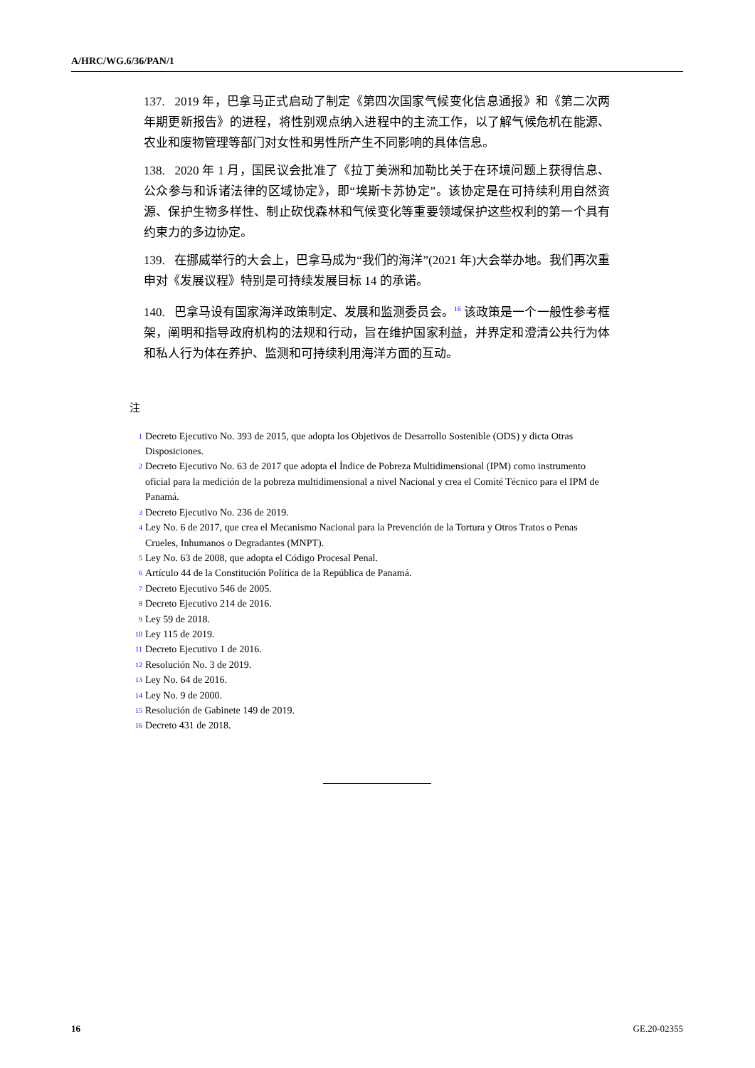A/HRC/WG.6/36/PAN/1
137. 2019 年，巴拿马正式启动了制定《第四次国家气候变化信息通报》和《第二次两年期更新报告》的进程，将性别观点纳入进程中的主流工作，以了解气候危机在能源、农业和废物管理等部门对女性和男性所产生不同影响的具体信息。
138. 2020 年 1 月，国民议会批准了《拉丁美洲和加勒比关于在环境问题上获得信息、公众参与和诉诸法律的区域协定》，即“埃斯卡苏协定”。该协定是在可持续利用自然资源、保护生物多样性、制止砍伐森林和气候变化等重要领域保护这些权利的第一个具有约束力的多边协定。
139. 在挪威举行的大会上，巴拿马成为“我们的海洋”(2021 年)大会举办地。我们再次重申对《发展议程》特别是可持续发展目标 14 的承诺。
140. 巴拿马设有国家海洋政策制定、发展和监测委员会。<sup>16</sup> 该政策是一个一般性参考框架，阐明和指导政府机构的法规和行动，旨在维护国家利益，并界定和澄清公共行为体和私人行为体在养护、监测和可持续利用海洋方面的互动。
注
<sup>1</sup> Decreto Ejecutivo No. 393 de 2015, que adopta los Objetivos de Desarrollo Sostenible (ODS) y dicta Otras Disposiciones.
<sup>2</sup> Decreto Ejecutivo No. 63 de 2017 que adopta el Índice de Pobreza Multidimensional (IPM) como instrumento oficial para la medición de la pobreza multidimensional a nivel Nacional y crea el Comité Técnico para el IPM de Panamá.
<sup>3</sup> Decreto Ejecutivo No. 236 de 2019.
<sup>4</sup> Ley No. 6 de 2017, que crea el Mecanismo Nacional para la Prevención de la Tortura y Otros Tratos o Penas Crueles, Inhumanos o Degradantes (MNPT).
<sup>5</sup> Ley No. 63 de 2008, que adopta el Código Procesal Penal.
<sup>6</sup> Artículo 44 de la Constitución Política de la República de Panamá.
<sup>7</sup> Decreto Ejecutivo 546 de 2005.
<sup>8</sup> Decreto Ejecutivo 214 de 2016.
<sup>9</sup> Ley 59 de 2018.
<sup>10</sup> Ley 115 de 2019.
<sup>11</sup> Decreto Ejecutivo 1 de 2016.
<sup>12</sup> Resolución No. 3 de 2019.
<sup>13</sup> Ley No. 64 de 2016.
<sup>14</sup> Ley No. 9 de 2000.
<sup>15</sup> Resolución de Gabinete 149 de 2019.
<sup>16</sup> Decreto 431 de 2018.
16 GE.20-02355